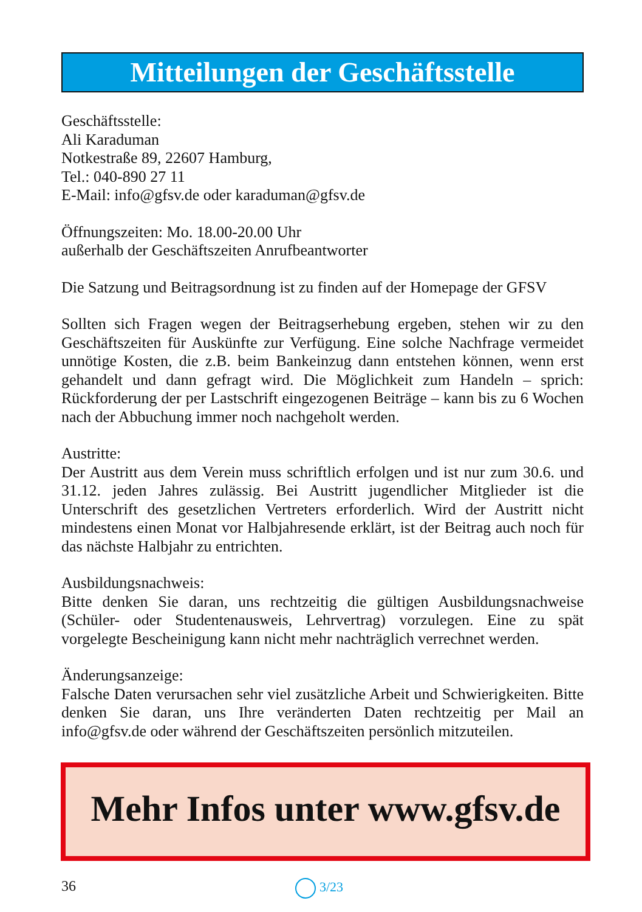Mitteilungen der Geschäftsstelle
Geschäftsstelle:
Ali Karaduman
Notkestraße 89, 22607 Hamburg,
Tel.: 040-890 27 11
E-Mail: info@gfsv.de oder karaduman@gfsv.de
Öffnungszeiten: Mo. 18.00-20.00 Uhr
außerhalb der Geschäftszeiten Anrufbeantworter
Die Satzung und Beitragsordnung ist zu finden auf der Homepage der GFSV
Sollten sich Fragen wegen der Beitragserhebung ergeben, stehen wir zu den Geschäftszeiten für Auskünfte zur Verfügung. Eine solche Nachfrage vermeidet unnötige Kosten, die z.B. beim Bankeinzug dann entstehen können, wenn erst gehandelt und dann gefragt wird. Die Möglichkeit zum Handeln – sprich: Rückforderung der per Lastschrift eingezogenen Beiträge – kann bis zu 6 Wochen nach der Abbuchung immer noch nachgeholt werden.
Austritte:
Der Austritt aus dem Verein muss schriftlich erfolgen und ist nur zum 30.6. und 31.12. jeden Jahres zulässig. Bei Austritt jugendlicher Mitglieder ist die Unterschrift des gesetzlichen Vertreters erforderlich. Wird der Austritt nicht mindestens einen Monat vor Halbjahresende erklärt, ist der Beitrag auch noch für das nächste Halbjahr zu entrichten.
Ausbildungsnachweis:
Bitte denken Sie daran, uns rechtzeitig die gültigen Ausbildungsnachweise (Schüler- oder Studentenausweis, Lehrvertrag) vorzulegen. Eine zu spät vorgelegte Bescheinigung kann nicht mehr nachträglich verrechnet werden.
Änderungsanzeige:
Falsche Daten verursachen sehr viel zusätzliche Arbeit und Schwierigkeiten. Bitte denken Sie daran, uns Ihre veränderten Daten rechtzeitig per Mail an info@gfsv.de oder während der Geschäftszeiten persönlich mitzuteilen.
Mehr Infos unter www.gfsv.de
36 3/23